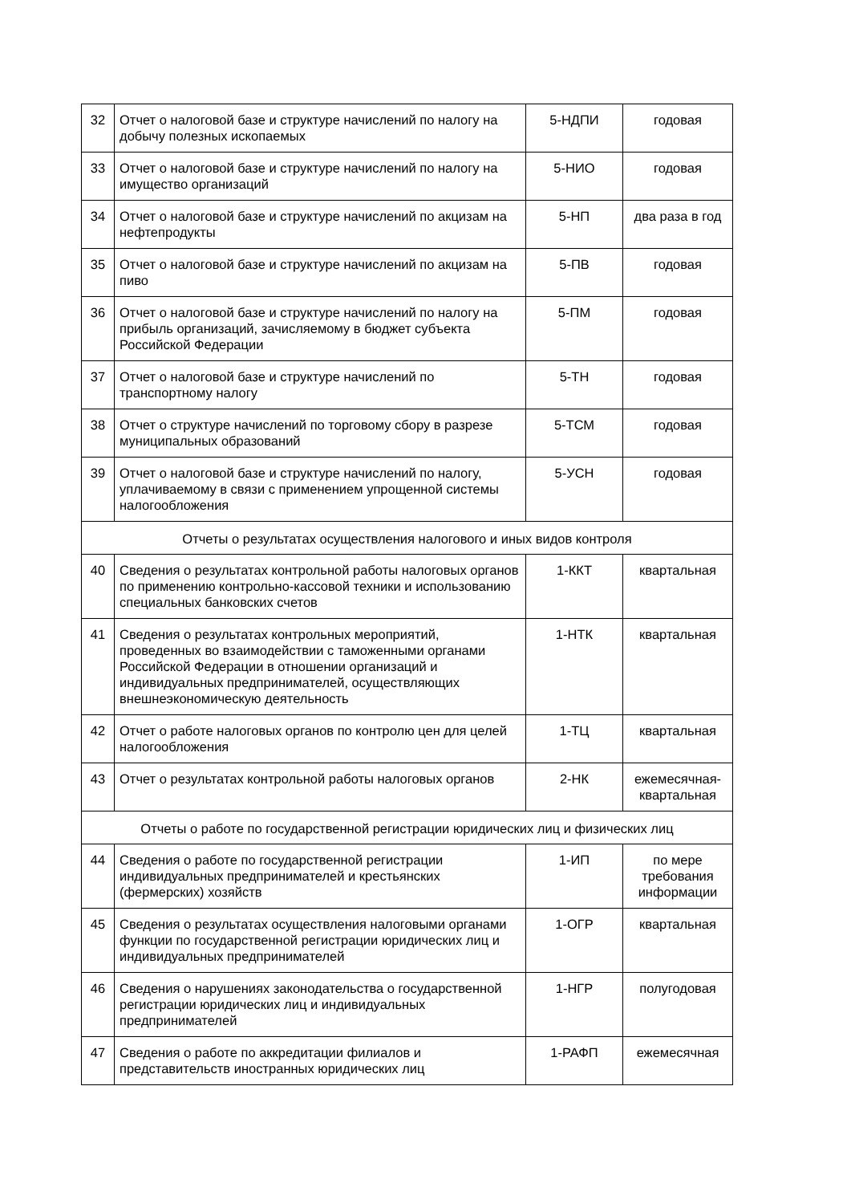| 32 | Отчет о налоговой базе и структуре начислений по налогу на добычу полезных ископаемых | 5-НДПИ | годовая |
| 33 | Отчет о налоговой базе и структуре начислений по налогу на имущество организаций | 5-НИО | годовая |
| 34 | Отчет о налоговой базе и структуре начислений по акцизам на нефтепродукты | 5-НП | два раза в год |
| 35 | Отчет о налоговой базе и структуре начислений по акцизам на пиво | 5-ПВ | годовая |
| 36 | Отчет о налоговой базе и структуре начислений по налогу на прибыль организаций, зачисляемому в бюджет субъекта Российской Федерации | 5-ПМ | годовая |
| 37 | Отчет о налоговой базе и структуре начислений по транспортному налогу | 5-ТН | годовая |
| 38 | Отчет о структуре начислений по торговому сбору в разрезе муниципальных образований | 5-ТСМ | годовая |
| 39 | Отчет о налоговой базе и структуре начислений по налогу, уплачиваемому в связи с применением упрощенной системы налогообложения | 5-УСН | годовая |
| Отчеты о результатах осуществления налогового и иных видов контроля | | | |
| 40 | Сведения о результатах контрольной работы налоговых органов по применению контрольно-кассовой техники и использованию специальных банковских счетов | 1-ККТ | квартальная |
| 41 | Сведения о результатах контрольных мероприятий, проведенных во взаимодействии с таможенными органами Российской Федерации в отношении организаций и индивидуальных предпринимателей, осуществляющих внешнеэкономическую деятельность | 1-НТК | квартальная |
| 42 | Отчет о работе налоговых органов по контролю цен для целей налогообложения | 1-ТЦ | квартальная |
| 43 | Отчет о результатах контрольной работы налоговых органов | 2-НК | ежемесячная-квартальная |
| Отчеты о работе по государственной регистрации юридических лиц и физических лиц | | | |
| 44 | Сведения о работе по государственной регистрации индивидуальных предпринимателей и крестьянских (фермерских) хозяйств | 1-ИП | по мере требования информации |
| 45 | Сведения о результатах осуществления налоговыми органами функции по государственной регистрации юридических лиц и индивидуальных предпринимателей | 1-ОГР | квартальная |
| 46 | Сведения о нарушениях законодательства о государственной регистрации юридических лиц и индивидуальных предпринимателей | 1-НГР | полугодовая |
| 47 | Сведения о работе по аккредитации филиалов и представительств иностранных юридических лиц | 1-РАФП | ежемесячная |